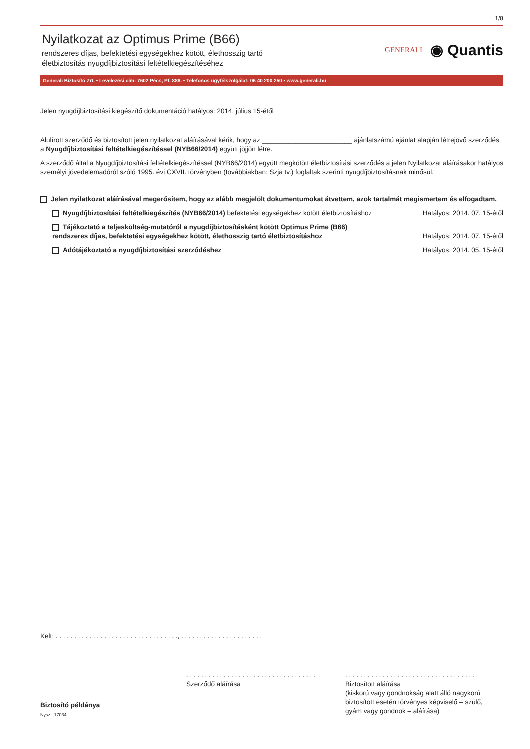1/8
Nyilatkozat az Optimus Prime (B66)
rendszeres díjas, befektetési egységekhez kötött, élethosszig tartó
életbiztosítás nyugdíjbiztosítási feltételkiegészítéséhez
GENERALI
◉ Quantis
Generali Biztosító Zrt. • Levelezési cím: 7602 Pécs, Pf. 888. • Telefonos ügyfélszolgálat: 06 40 200 250 • www.generali.hu
Jelen nyugdíjbiztosítási kiegészítő dokumentáció hatályos: 2014. július 15-étől
Alulírott szerződő és biztosított jelen nyilatkozat aláírásával kérik, hogy az ________________________ ajánlatszámú ajánlat alapján létrejövő szerződés a Nyugdíjbiztosítási feltételkiegészítéssel (NYB66/2014) együtt jöjjön létre.
A szerződő által a Nyugdíjbiztosítási feltételkiegészítéssel (NYB66/2014) együtt megkötött életbiztosítási szerződés a jelen Nyilatkozat aláírásakor hatályos személyi jövedelemadóról szóló 1995. évi CXVII. törvényben (továbbiakban: Szja tv.) foglaltak szerinti nyugdíjbiztosításnak minősül.
Jelen nyilatkozat aláírásával megerősítem, hogy az alább megjelölt dokumentumokat átvettem, azok tartalmát megismertem és elfogadtam.
Nyugdíjbiztosítási feltételkiegészítés (NYB66/2014) befektetési egységekhez kötött életbiztosításhoz Hatályos: 2014. 07. 15-étől
Tájékoztató a teljesköltség-mutatóról a nyugdíjbiztosításként kötött Optimus Prime (B66)
rendszeres díjas, befektetési egységekhez kötött, élethosszig tartó életbiztosításhoz Hatályos: 2014. 07. 15-étől
Adótájékoztató a nyugdíjbiztosítási szerződéshez Hatályos: 2014. 05. 15-étől
Kelt: . . . . . . . . . . . . . . . . . . . . . . . . . . . . . . . . ., . . . . . . . . . . . . . . . . . . . . . .
Biztosító példánya
Nysz.: 17034
. . . . . . . . . . . . . . . . . . . . . . . . . . . . . . . . . . .
Szerződő aláírása
. . . . . . . . . . . . . . . . . . . . . . . . . . . . . . . . . . .
Biztosított aláírása
(kiskorú vagy gondnokság alatt álló nagykorú
biztosított esetén törvényes képviselő – szülő,
gyám vagy gondnok – aláírása)